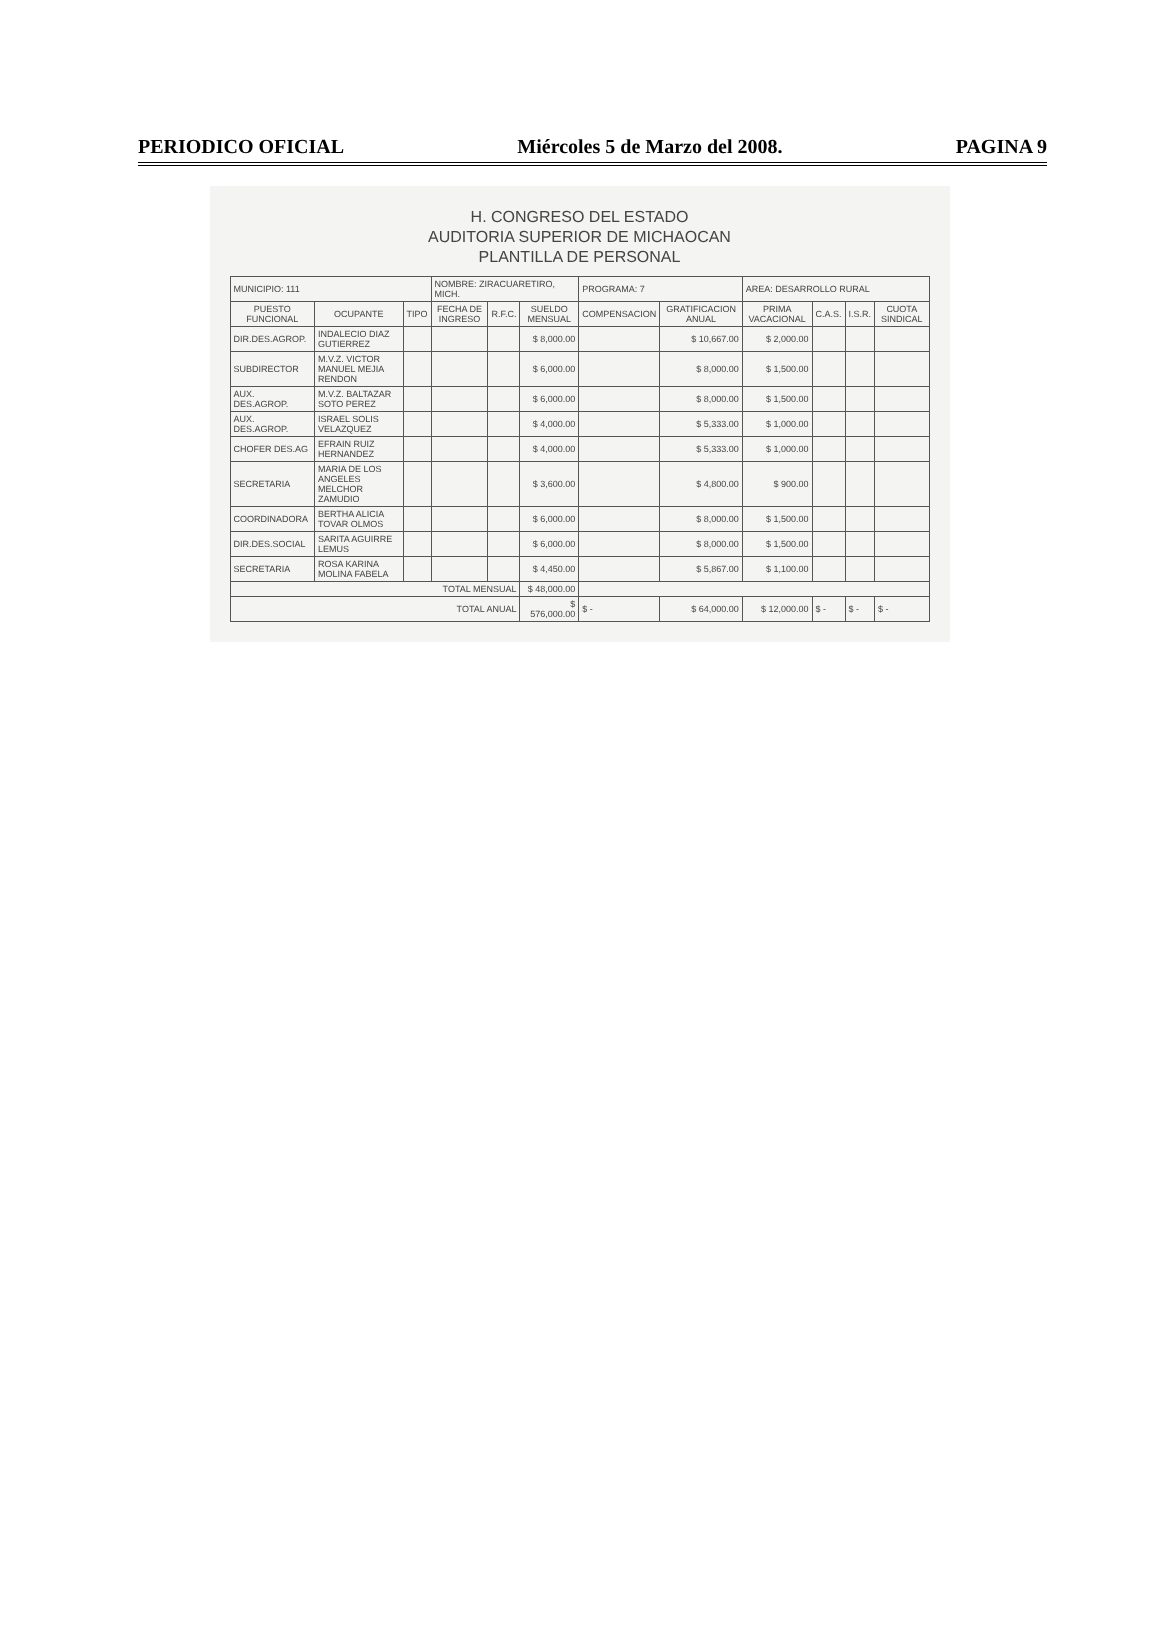PERIODICO OFICIAL Miércoles 5 de Marzo del 2008. PAGINA 9
H. CONGRESO DEL ESTADO
AUDITORIA SUPERIOR DE MICHAOCAN
PLANTILLA DE PERSONAL
| MUNICIPIO: 111 | | | NOMBRE: ZIRACUARETIRO, MICH. | | | PROGRAMA: 7 | | AREA: DESARROLLO RURAL | | | |
| PUESTO FUNCIONAL | OCUPANTE | TIPO | FECHA DE INGRESO | R.F.C. | SUELDO MENSUAL | COMPENSACION | GRATIFICACION ANUAL | PRIMA VACACIONAL | C.A.S. | I.S.R. | CUOTA SINDICAL |
| DIR.DES.AGROP. | INDALECIO DIAZ GUTIERREZ | | | | $ 8,000.00 | | $ 10,667.00 | $ 2,000.00 | | | |
| SUBDIRECTOR | M.V.Z. VICTOR MANUEL MEJIA RENDON | | | | $ 6,000.00 | | $ 8,000.00 | $ 1,500.00 | | | |
| AUX. DES.AGROP. | M.V.Z. BALTAZAR SOTO PEREZ | | | | $ 6,000.00 | | $ 8,000.00 | $ 1,500.00 | | | |
| AUX. DES.AGROP. | ISRAEL SOLIS VELAZQUEZ | | | | $ 4,000.00 | | $ 5,333.00 | $ 1,000.00 | | | |
| CHOFER DES.AG | EFRAIN RUIZ HERNANDEZ | | | | $ 4,000.00 | | $ 5,333.00 | $ 1,000.00 | | | |
| SECRETARIA | MARIA DE LOS ANGELES MELCHOR ZAMUDIO | | | | $ 3,600.00 | | $ 4,800.00 | $ 900.00 | | | |
| COORDINADORA | BERTHA ALICIA TOVAR OLMOS | | | | $ 6,000.00 | | $ 8,000.00 | $ 1,500.00 | | | |
| DIR.DES.SOCIAL | SARITA AGUIRRE LEMUS | | | | $ 6,000.00 | | $ 8,000.00 | $ 1,500.00 | | | |
| SECRETARIA | ROSA KARINA MOLINA FABELA | | | | $ 4,450.00 | | $ 5,867.00 | $ 1,100.00 | | | |
| TOTAL MENSUAL | | | | | $ 48,000.00 | | | | | | |
| TOTAL ANUAL | | | | | $ 576,000.00 | $ - | $ 64,000.00 | $ 12,000.00 | $ - | $ - | $ - |